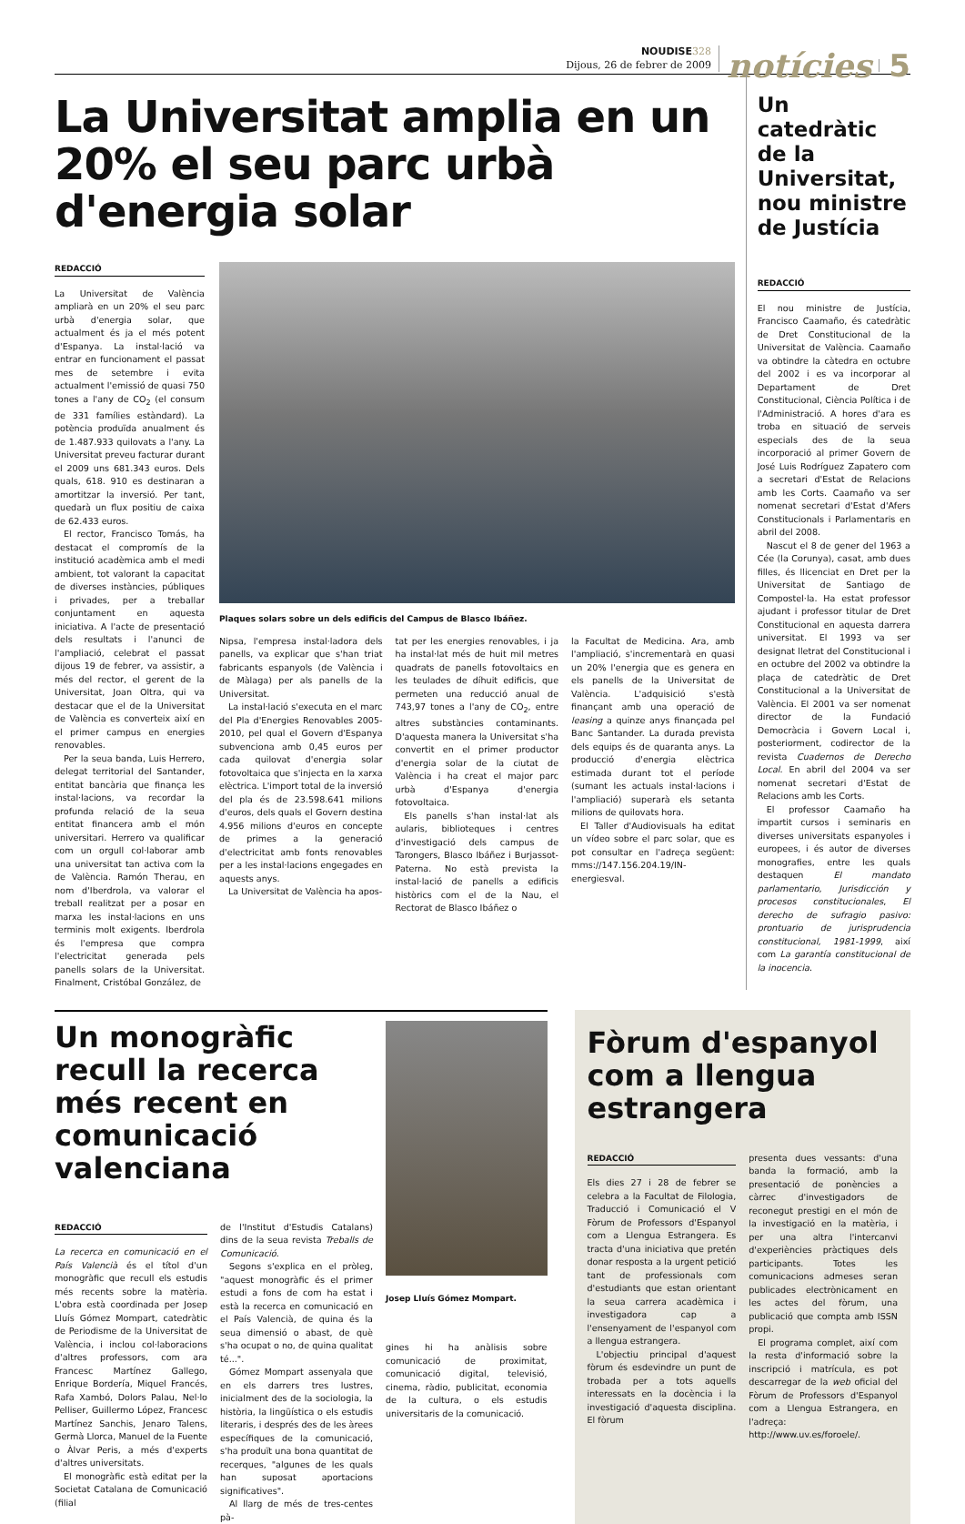NOUDISE 328
Dijous, 26 de febrer de 2009
notícies
5
La Universitat amplia en un 20% el seu parc urbà d'energia solar
REDACCIÓ
La Universitat de València ampliarà en un 20% el seu parc urbà d'energia solar, que actualment és ja el més potent d'Espanya. La instal·lació va entrar en funcionament el passat mes de setembre i evita actualment l'emissió de quasi 750 tones a l'any de CO<sub>2</sub> (el consum de 331 famílies estàndard). La potència produïda anualment és de 1.487.933 quilovats a l'any. La Universitat preveu facturar durant el 2009 uns 681.343 euros. Dels quals, 618. 910 es destinaran a amortitzar la inversió. Per tant, quedarà un flux positiu de caixa de 62.433 euros.
El rector, Francisco Tomás, ha destacat el compromís de la institució acadèmica amb el medi ambient, tot valorant la capacitat de diverses instàncies, públiques i privades, per a treballar conjuntament en aquesta iniciativa. A l'acte de presentació dels resultats i l'anunci de l'ampliació, celebrat el passat dijous 19 de febrer, va assistir, a més del rector, el gerent de la Universitat, Joan Oltra, qui va destacar que el de la Universitat de València es converteix així en el primer campus en energies renovables.
Per la seua banda, Luis Herrero, delegat territorial del Santander, entitat bancària que finança les instal·lacions, va recordar la profunda relació de la seua entitat financera amb el món universitari. Herrero va qualificar com un orgull col·laborar amb una universitat tan activa com la de València. Ramón Therau, en nom d'Iberdrola, va valorar el treball realitzat per a posar en marxa les instal·lacions en uns terminis molt exigents. Iberdrola és l'empresa que compra l'electricitat generada pels panells solars de la Universitat. Finalment, Cristóbal González, de
Plaques solars sobre un dels edificis del Campus de Blasco Ibáñez.
Nipsa, l'empresa instal·ladora dels panells, va explicar que s'han triat fabricants espanyols (de València i de Màlaga) per als panells de la Universitat.
La instal·lació s'executa en el marc del Pla d'Energies Renovables 2005-2010, pel qual el Govern d'Espanya subvenciona amb 0,45 euros per cada quilovat d'energia solar fotovoltaica que s'injecta en la xarxa elèctrica. L'import total de la inversió del pla és de 23.598.641 milions d'euros, dels quals el Govern destina 4.956 milions d'euros en concepte de primes a la generació d'electricitat amb fonts renovables per a les instal·lacions engegades en aquests anys.
La Universitat de València ha apos-
tat per les energies renovables, i ja ha instal·lat més de huit mil metres quadrats de panells fotovoltaics en les teulades de díhuit edificis, que permeten una reducció anual de 743,97 tones a l'any de CO<sub>2</sub>, entre altres substàncies contaminants. D'aquesta manera la Universitat s'ha convertit en el primer productor d'energia solar de la ciutat de València i ha creat el major parc urbà d'Espanya d'energia fotovoltaica.
Els panells s'han instal·lat als aularis, biblioteques i centres d'investigació dels campus de Tarongers, Blasco Ibáñez i Burjassot-Paterna. No està prevista la instal·lació de panells a edificis històrics com el de la Nau, el Rectorat de Blasco Ibáñez o
la Facultat de Medicina. Ara, amb l'ampliació, s'incrementarà en quasi un 20% l'energia que es genera en els panells de la Universitat de València. L'adquisició s'està finançant amb una operació de leasing a quinze anys finançada pel Banc Santander. La durada prevista dels equips és de quaranta anys. La producció d'energia elèctrica estimada durant tot el període (sumant les actuals instal·lacions i l'ampliació) superarà els setanta milions de quilovats hora.
El Taller d'Audiovisuals ha editat un vídeo sobre el parc solar, que es pot consultar en l'adreça següent: mms://147.156.204.19/IN-energiesval.
Un catedràtic de la Universitat, nou ministre de Justícia
REDACCIÓ
El nou ministre de Justícia, Francisco Caamaño, és catedràtic de Dret Constitucional de la Universitat de València. Caamaño va obtindre la càtedra en octubre del 2002 i es va incorporar al Departament de Dret Constitucional, Ciència Política i de l'Administració. A hores d'ara es troba en situació de serveis especials des de la seua incorporació al primer Govern de José Luis Rodríguez Zapatero com a secretari d'Estat de Relacions amb les Corts. Caamaño va ser nomenat secretari d'Estat d'Afers Constitucionals i Parlamentaris en abril del 2008.
Nascut el 8 de gener del 1963 a Cée (la Corunya), casat, amb dues filles, és llicenciat en Dret per la Universitat de Santiago de Compostel·la. Ha estat professor ajudant i professor titular de Dret Constitucional en aquesta darrera universitat. El 1993 va ser designat lletrat del Constitucional i en octubre del 2002 va obtindre la plaça de catedràtic de Dret Constitucional a la Universitat de València. El 2001 va ser nomenat director de la Fundació Democràcia i Govern Local i, posteriorment, codirector de la revista Cuadernos de Derecho Local. En abril del 2004 va ser nomenat secretari d'Estat de Relacions amb les Corts.
El professor Caamaño ha impartit cursos i seminaris en diverses universitats espanyoles i europees, i és autor de diverses monografies, entre les quals destaquen El mandato parlamentario, Jurisdicción y procesos constitucionales, El derecho de sufragio pasivo: prontuario de jurisprudencia constitucional, 1981-1999, així com La garantía constitucional de la inocencia.
Un monogràfic recull la recerca més recent en comunicació valenciana
REDACCIÓ
La recerca en comunicació en el País Valencià és el títol d'un monogràfic que recull els estudis més recents sobre la matèria. L'obra està coordinada per Josep Lluís Gómez Mompart, catedràtic de Periodisme de la Universitat de València, i inclou col·laboracions d'altres professors, com ara Francesc Martínez Gallego, Enrique Bordería, Miquel Francés, Rafa Xambó, Dolors Palau, Nel·lo Pelliser, Guillermo López, Francesc Martínez Sanchis, Jenaro Talens, Germà Llorca, Manuel de la Fuente o Àlvar Peris, a més d'experts d'altres universitats.
El monogràfic està editat per la Societat Catalana de Comunicació (filial
de l'Institut d'Estudis Catalans) dins de la seua revista Treballs de Comunicació.
Segons s'explica en el pròleg, "aquest monogràfic és el primer estudi a fons de com ha estat i està la recerca en comunicació en el País Valencià, de quina és la seua dimensió o abast, de què s'ha ocupat o no, de quina qualitat té...".
Gómez Mompart assenyala que en els darrers tres lustres, inicialment des de la sociologia, la història, la lingüística o els estudis literaris, i després des de les àrees específiques de la comunicació, s'ha produït una bona quantitat de recerques, "algunes de les quals han suposat aportacions significatives".
Al llarg de més de tres-centes pà-
Josep Lluís Gómez Mompart.
gines hi ha anàlisis sobre comunicació de proximitat, comunicació digital, televisió, cinema, ràdio, publicitat, economia de la cultura, o els estudis universitaris de la comunicació.
Fòrum d'espanyol com a llengua estrangera
REDACCIÓ
Els dies 27 i 28 de febrer se celebra a la Facultat de Filologia, Traducció i Comunicació el V Fòrum de Professors d'Espanyol com a Llengua Estrangera. Es tracta d'una iniciativa que pretén donar resposta a la urgent petició tant de professionals com d'estudiants que estan orientant la seua carrera acadèmica i investigadora cap a l'ensenyament de l'espanyol com a llengua estrangera.
L'objectiu principal d'aquest fòrum és esdevindre un punt de trobada per a tots aquells interessats en la docència i la investigació d'aquesta disciplina. El fòrum
presenta dues vessants: d'una banda la formació, amb la presentació de ponències a càrrec d'investigadors de reconegut prestigi en el món de la investigació en la matèria, i per una altra l'intercanvi d'experiències pràctiques dels participants. Totes les comunicacions admeses seran publicades electrònicament en les actes del fòrum, una publicació que compta amb ISSN propi.
El programa complet, així com la resta d'informació sobre la inscripció i matrícula, es pot descarregar de la web oficial del Fòrum de Professors d'Espanyol com a Llengua Estrangera, en l'adreça: http://www.uv.es/foroele/.